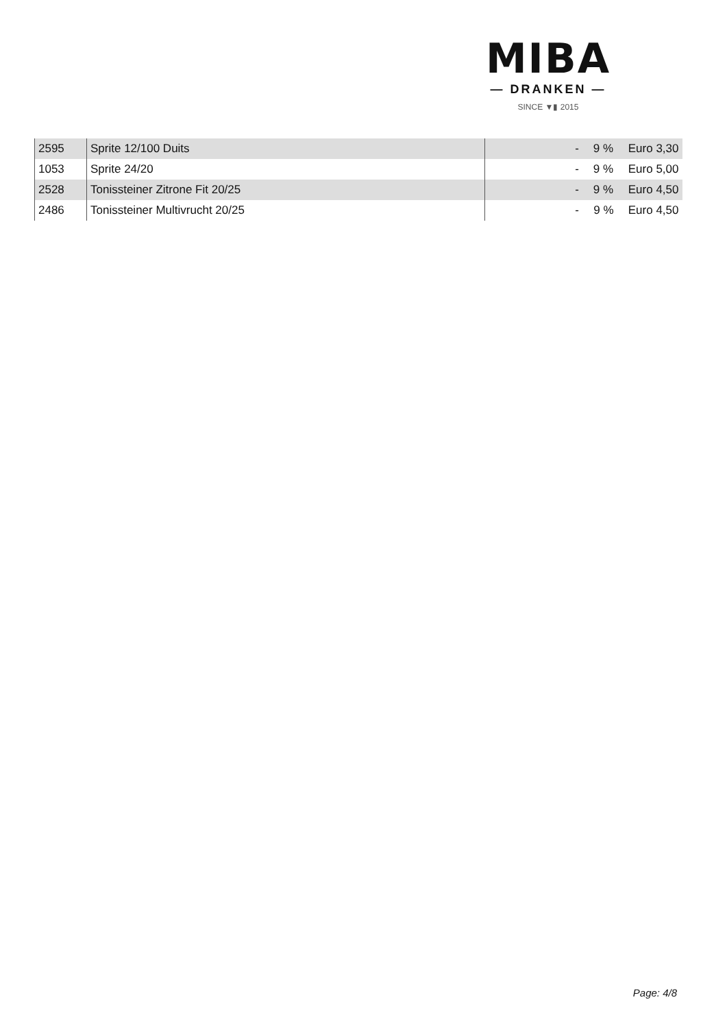MIBA
— DRANKEN —
SINCE ▼▮ 2015
| 2595 | Sprite 12/100 Duits | - | 9 % | Euro 3,30 |
| 1053 | Sprite 24/20 | - | 9 % | Euro 5,00 |
| 2528 | Tonissteiner Zitrone Fit 20/25 | - | 9 % | Euro 4,50 |
| 2486 | Tonissteiner Multivrucht 20/25 | - | 9 % | Euro 4,50 |
Page: 4/8